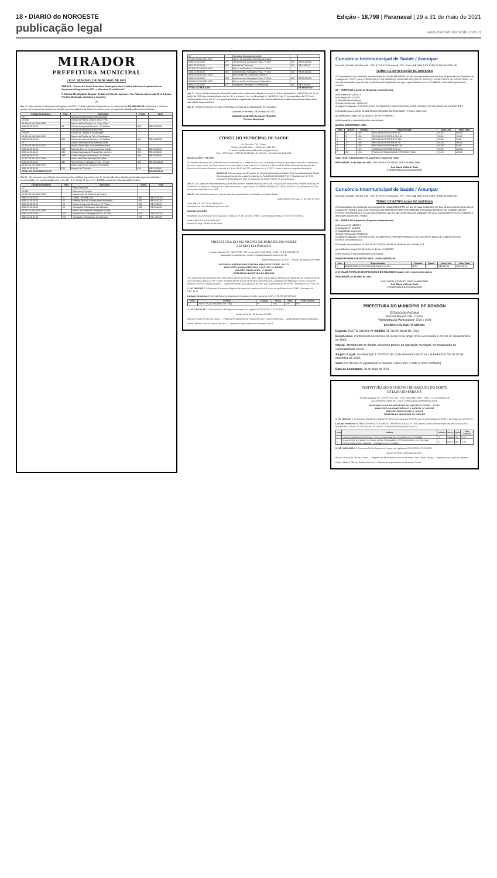18 • DIARIO do NOROESTE Edição - 18.798 | Paranavaí | 29 a 31 de maio de 2021
publicação legal
www.diariodonoroeste.com.br
MIRADOR
PREFEITURA MUNICIPAL
LEI Nº. 0524/2021, DE 28 DE MAIO DE 2021
EMENTA: "Autoriza o Poder Executivo Municipal a abrir Crédito Adicional Suplementar no Orçamento Programa de 2021, e dá outras Providências".
A Câmara Municipal de Mirador, Estado do Paraná, aprovou e Eu, Fabiano Marcos da Silva Travain, Prefeito Municipal, sanciono a seguinte:
LEI
Art. 1º - Fica aberto no Orçamento Programa de 2021, Crédito Adicional Suplementar, no valor total de R$: 884.600,00 (oitocentos e oitenta e quatro mil e seiscentos reais) para atender as necessidades do Poder Executivo, com as seguintes classificações orçamentárias:
| Código da Despesa | Red. | Descrição | Fonte | Valor |
| --- | --- | --- | --- | --- |
| O3 | | Secretaria Municipal de Administração | | |
| O3.003 | | Divisão de Planej. Urbano, Eng. e Fisc. | | |
| 03.003.04.122.0002.2008 | | Manut. da Div. Planej. Urb., Eng. e Fisc. | | |
| 3390.39.00.00.00 | 94 | Outros Serviços de Terceiros - P. Jurídica | 000 | R$ 30.000,00 |
| O4 | | Secretaria Municipal de Fazenda | | |
| O4.004 | | Divisão de Tributos e Fiscalização | | |
| 04.004.04.129.0008.2019 | | Manut. da Divisão de Trib. e Fiscalização | | |
| 3390.39.00.00.00 | 200 | Outros Serviços de Terceiros - P. Jurídica | 000 | R$ 10.000,00 |
| O5 | | Secret. Municipal de Assistência Social | | |
| 05.002.08.244.0013.2022 | | Manut. Fundo Mun. de Assistência Social | | |
| 3390.32.00.00.00 | 233 | Material, Bem ou Serviço para Distribuição | 000 | R$ 45.000,00 |
| 3390.34.00.00.00 | 235 | Outras Despesas de Pessoal Dec. de Cont. | 000 | R$ 10.000,00 |
| 3390.39.00.00.00 | 238 | Outros Serviços de Terceiros - P. Jurídica | 000 | R$ 20.000,00 |
| 07.002.10.301.0012.2038 | | Manut. do Fundo Municipal de Saúde | | |
| 3190.11.00.00.00 | 391 | Vencimentos e Vantagens Fixas - P. Civil | 000 | R$ 150.000,00 |
| 09.004.26.782.0006.2055 | | Manut. da Div. de Transporte Rodoviário | | |
| 3390.30.00.00.00 | 550 | Material de Consumo | 504 | R$ 25.000,00 |
| TOTAL DA SUPLEMENTAÇÃO | | | | R$ 884.600,00 |
Art. 2º - Os recursos necessários para abertura dos créditos que trata o art. 1º, decorrerão da anulação parcial das seguintes dotações orçamentárias em conformidade com o Art. 43º, § 1º, Inciso III, da Lei nº. 4.320/64, conforme discriminação a baixo:
| Código da Despesa | Red. | Descrição | Fonte | Valor |
| --- | --- | --- | --- | --- |
| O2 | | Poder Executivo | | |
| O2.001 | | Gabinete do Prefeito | | |
| 02.001.04.122.0002.2003 | | Manutenção do Gabinete do Prefeito | | |
| 3390.14.00.00.00 | 31 | Diárias - Pessoal Civil | 000 | R$ 10.000,00 |
| 3390.32.00.00.00 | 33 | Material, Bem ou Serviço para Distribuição | 000 | R$ 16.000,00 |
| 3390.36.00.00.00 | 35 | Outros Serviços de Terceiros - P. Física | 000 | R$ 5.000,00 |
| 3390.47.00.00.00 | 39 | Obrigações Tributárias e Contributivas | 000 | R$ 5.000,00 |
| 06.005.12.361.0010.2033 | | Manut. da Divisão de Transporte Escolar | | |
| 3190.11.00.00.00 | 353 | Vencimentos e Vantagens Fixas - P. Civil | 000 | R$ 20.000,00 |
| 3390.47.00.00.00 | 361 | Obrigações Tributárias e Contributivas | 000 | R$ 1.000,00 |
| O7 | | Secretaria Municipal de Saúde | | |
| 07.001.10.301.0012.2037 | | Manut. da Secretaria Municipal de Saúde | | |
| 3190.11.00.00.00 | 377 | Vencimentos e Vantagens Fixas - P. Civil | 303 | R$ 10.000,00 |
| 3372.30.00.00.00 | 394 | Material de Consumo | 303 | R$ 2.000,00 |
| 07.003.17.512.0012.2045 | | Manut. da Divisão de Saneamento Básico | | |
| 3190.11.00.00.00 | 452 | Vencimentos e Vantagens Fixas - P. Civil | 000 | R$ 15.000,00 |
| 08.004.23.691.0014.2049 | | Manutenção da Divisão de Comércio | | |
| 3190.11.00.00.00 | 488 | Vencimentos e Vantagens Fixas - P. Civil | 000 | R$ 10.000,00 |
| 09.004.26.782.0006.2055 | | Manut. da Div. de Transporte Rodoviário | | |
| 3390.47.00.00.00 | 557 | Obrigações Tributárias e Contributivas | 000 | R$ 3.000,00 |
| TOTAL DA REDUÇÃO | | | | R$ 884.600,00 |
Art. 3º - Fica o Poder Executivo Municipal autorizado a alterar os valores do anexo II da Lei Municipal nº. 0493/2020, de 17 de junho de 2020 em conformidade com art. 31 e o anexo V da Lei Municipal nº. 0409/2017, de 21 de novembro de 2017 em conformidade com o art. 6º, em igual importância respeitando abertura de créditos adicionais suplementares das respectivas alterações orçamentárias.
Art. 4º - Esta Lei entrará em vigor nesta data, revogando as disposições em contrário.
Gabinete do Prefeito, 28 de maio de 2021.
FABIANO MARCOS DA SILVA TRAVAIN
Prefeito Municipal
CONSELHO MUNICIPAL DE SAÚDE
Av. São João, 730 - Centro
FONE (44) 3443-1416 – FONE/FAX 3443-1121
E-mail: conselhomunicipaldesaude.sac@gmail.com
CEP – 87730-000 – SANTO ANTÔNIO DO CAIUÁ – ESTADO DO PARANÁ
RESOLUÇÃO Nº 04º/2021
O Conselho Municipal de Saúde de Santo Antônio do Caiuá, tendo em vista suas atribuições de formular estratégias, controlar a execução e fiscalizar ações, obras, serviços e recursos da saúde pública, com base na Lei Federal nº 8.142 de 28/12/1990, conforme deliberação do Plenário em Reunião Ordinária, realizada dia 26 de MAIO de 2021, conforme Ata nº 4º/2021, votou e aprovou a seguinte Resolução.
SÚMULA. Aprova a Pauta da 04ª reunião do Conselho Municipal de Saúde e Secretaria Municipal de Saúde, relacionada aprovação dos assuntos pertinentes à AUDIÊNCIA PÚBLICA do 1º Quadrimestre de 2021; Pactuações Interfederativas 2021 do município de Santo Antônio do Caiuá/Paraná;
Art. 1º. Fica aprovado conforme deliberação do Plenário do Conselho Municipal de Saúde a Pauta da 04ª reunião do Conselho Municipal de Saúde/2021 e Secretaria Municipal de saúde, relacionada a aprovação da AUDIÊNCIA PÚBLICA DA SAÚDE do 1º Quadrimestre de 2021; Pactuações Interfederativas 2021.
Art. 2º. Esta Resolução entra em vigor na data de sua publicação, produzindo seus efeitos legais.
Santo Antônio do Caiuá, 27 de Maio de 2021.
ANA PAULA DA CRUZ MARQUES
Presidente do Conselho Municipal de Saúde
HOMOLOGAÇÃO
Homologo esta Resolução, com base na Lei Federal nº 8.142, de 28/12/1990, e na Resolução Federal nº 453, de 10/05/2012.
ADRIANO CLAUDIA ROSSATO
Diretor do Dept° Municipal de Saúde
PREFEITURA DO MUNICÍPIO DE PARAÍSO DO NORTE
ESTADO DO PARANÁ
Avenida Tapejara, 88 - CEP 87.780 - 000 - Fone: (044) 3431-8000 - CNPJ: 75.476.556/0001-58
paraisodonorte.atende.net - e-mail: compras@paraisodonorte.pr.gov.br
Pregão Presencial nº 40/2021 – Sistema de Registro de Preços
RESUMO DA ATA DE REGISTRO DE PREÇOS Nº 52/2021 – ID 113
PROCESSO ADMINISTRATIVO E DIGITAL Nº 909/2021
PREGÃO PRESENCIAL Nº 40/2021
SISTEMA DE REGISTRO DE PREÇOS
Aos vinte e oito dias do mês de dois mil e vinte e um do ano de dois mil e vinte e um na sede da Prefeitura do Município de Paraíso do Norte, sito à Avenida Tapejara, nº 88, Centro, no Município de Paraíso do Norte Estado do Paraná, a Pregoeira do Município Márcia Ferratto de Oliveira Guirro sua equipe de apoio, ... registro de preços para aquisição de EPI's para os profissionais do SUAS – Prevenção da COVID-19.
1. DO OBJETO 1.1 A presente Ata tem por Registro de preços para aquisição de EPI's para os profissionais do SUAS – Prevenção da COVID-19.
Licitante Detentora: Comercial Ourizona Materiais de Construção Eireli, inscrito no CNPJ nº 21.287.627/0001-45.
| Item | Produto | Unidade | Marca | Qtde | Valor Unitário |
| --- | --- | --- | --- | --- | --- |
| 1 | Álcool 70% gel antisséptico 430 a 500g | Fr | Safra | 2.000 | 6,00 |
2. DA VIGÊNCIA 2.1 A presente Ata de Registro de Preços terá vigência de 28/05/2021 à 27/05/2022.
Paraíso do Norte, 28 de maio de 2021.
Márcia Ferratto de Oliveira Guirro — Pregoeira do Município de Paraíso do Norte Patric de Oliveira — Representante Legal da Detentora
Gestor: Monica Oliveira Santana de Jesus — Diretor do Departamento de Promoção Social
Consórcio Intermunicipal de Saúde / Amunpar
Rua Mal. Cândido Rondon, 640 - CEP 87703-370 Paranavaí - PR - Fone: (44) 3421-5100 CNPJ 73.966.913/0001-30
TERMO DE RATIFICAÇÃO DE DISPENSA
A Coordenadora do Consórcio Intermunicipal de Saúde/AMUNPAR, no uso de suas atribuições em face do processo de Dispensa de Licitação Nº 11/2021 para CONTRATAÇÃO DE EMPRESA PARA PRESTAÇÃO DE SERVIÇO DE RECARGA DE EXTINTORES, no uso das atribuições que lhe são conferidas pela legislação em vigor, especialmente a Lei nº 8.666/93 e alterações posteriores, resolve:
01 – RATIFICAR a presente Dispensa nestes termos:
a) Processo Nº: 43/2021
b) Licitação Nº: 11/2021
c) Modalidade: Dispensa
d) Data Ratificação: 28/05/2021
e) Objeto Ratificado: CONTRATAÇÃO DE EMPRESA PARA PRESTAÇÃO DE SERVIÇO DE RECARGA DE EXTINTORES
f) Dotação orçamentária: 01.001.10.302.2009.2001.33.90.30.00.00 – Fontes: 001 e 013.
g) Justificativa Legal: Art.24, inciso II, da Lei nº 8.666/93.
h) Fornecedor e Itens declarados Vencedores:
MATIAS EXTINTORES LTDA
| Item | Quant. | Unidade | Especificação | Valor Unit. | Valor Total |
| --- | --- | --- | --- | --- | --- |
| 1 | 8 | UNI | RECARGA EXTINTOR BC 6K | 45,00 | 360,00 |
| 2 | 9 | UNI | RECARGA EXTINTOR CO2 6K | 80,00 | 720,00 |
| 3 | 2 | UNI | RECARGA EXTINTOR AP 10L | 35,00 | 70,00 |
| 4 | 11 | UNI | RECARGA EXTINTOR BC 4K | 35,00 | 385,00 |
| 5 | 2 | UNI | RECARGA EXTINTOR ABC 4K | 45,00 | 90,00 |
| 6 | 7 | UNI | LAMPADA DE EMERGENCIA | 40,00 | 280,00 |
| 7 | 29 | UNI | PLACA DE SINALIZAÇÃO E ROTA DE FUGA | 15,00 | 435,00 |
Valor Total: 2.340,00 (dois mil, trezentos e quarenta reais)
PARANAVAÍ, 28 de maio de 2021. NAIR MARIA VICHIETTI DINIS:61996912968
Nair Maria Vichietti Dinis
COORDENAÇÃO CIS/AMUNPAR
Consórcio Intermunicipal de Saúde / Amunpar
Rua Mal. Cândido Rondon, 640 - CEP 87703-370 Paranavaí - PR - Fone: (44) 3421-5100 CNPJ 73.966.913/0001-30
TERMO DE RATIFICAÇÃO DE DISPENSA
A Coordenadora do Consórcio Intermunicipal de Saúde/AMUNPAR, no uso de suas atribuições em face do processo de Dispensa de Licitação Nº 12/2021 para CONTRATAÇÃO DE EMPRESA PARA REFORMA DE TELHADO POR MEIO DE COBERTURA DE ESTRUTURA METÁLICA, no uso das atribuições que lhe são conferidas pela legislação em vigor, especialmente a Lei nº 8.666/93 e alterações posteriores, resolve:
01 – RATIFICAR a presente Dispensa nestes termos:
a) Processo Nº: 44/2021
b) Licitação Nº: 12/2021
c) Modalidade: Dispensa
d) Data Ratificação: 28/05/2021
e) Objeto Ratificado: CONTRATAÇÃO DE EMPRESA PARA REFORMA DE TELHADO POR MEIO DE COBERTURA DE ESTRUTURA METÁLICA
f) Dotação orçamentária: 01.001.10.302.2009.3.3.90.39.00.00 Fonte 001 e Fonte 013.
g) Justificativa Legal: Art.24, inciso II, da Lei nº 8.666/93.
h) Fornecedor e Itens declarados Vencedores:
ROBSON FARIAS PEIXOTO CNPJ: 19.629.319/0001-09
| Item | Especificação | Unidade | Quant. | Valor Unit. | Valor Total |
| --- | --- | --- | --- | --- | --- |
| 1 | COBERTURA ESTRUTURA METÁLICA (44 M2) | SERV | 1 | R$4.900,00 | R$4.900,00 |
2. O VALOR TOTAL DA RATIFICAÇÃO É DE R$4.900,00 (quatro mil e novecentos reais).
PARANAVAÍ, 28 de maio de 2021.
NAIR MARIA VICHIETTI DINIS:61996912968
Nair Maria Vichietti Dinis
COORDENAÇÃO CIS/AMUNPAR
PREFEITURA DO MUNICÍPIO DE RONDON
ESTADO DO PARANÁ
Avenida Paraná 155 - Centro
"Administração Participativa" 2021 / 2024
EXTRATO DE PACTO SOCIAL
Espécie: PACTO SOCIAL Nº 03/2021 DE 28 DE MAIO DE 2021
Beneficiário: Confidencial nos termos do inciso III do artigo 4º da Lei Federal 8.742 de 07 de dezembro de 1993.
Objeto: atendimento no âmbito social nos termos da legislação municipal, na erradicação da vulnerabilidade social.
Amparo Legal: Lei Municipal 1.712/2014 de 16 de dezembro de 2014, Lei Federal 8.742 de 07 de dezembro de 1993.
Valor: De R$ 592,25 (quinhentos e noventa e dois reais e vinte e cinco centavos)
Data da Assinatura: 28 de Maio de 2021.
PREFEITURA DO MUNICÍPIO DE PARAÍSO DO NORTE
ESTADO DO PARANÁ
Avenida Tapejara, 88 - CEP 87.780 - 000 - Fone: (044) 3431-8000 - CNPJ: 75.476.556/0001-58
paraisodonorte.atende.net - e-mail: compras@paraisodonorte.pr.gov.br
RESUMO DA ATA DE REGISTRO DE PREÇOS Nº 51/2021 – ID 112
PROCESSO ADMINISTRATIVO E DIGITAL Nº 909/2021
PREGÃO PRESENCIAL Nº 40/2021
SISTEMA DE REGISTRO DE PREÇOS
1. DO OBJETO 1.1 A presente Ata tem por Registro de preços para aquisição de EPI's para os profissionais do SUAS – Prevenção da COVID-19.
Licitante Detentora: K MÉDICA PRODUTOS MÉDICO HOSPITALAR LTDA – ME, pessoa jurídica de direito privado, localizada na Rua Senador Souza Naves, nº 1145, Quadra 34 Lote 01 – Centro no Município de Paranavaí.
| Item | Produto | Unidade | Marca | Qtde | Valor Unitário |
| --- | --- | --- | --- | --- | --- |
| 3 | Luva de procedimento nitrílica tam. P, M e G cores variada-sem pó cartucho com 100 unidade | Cx | Nugard | 500 | 87,35 |
| 4 | Mascara tripla, com elástico, cor branca, atóxica, hipoalergênica, 100% polipropileno, com clips nasal, confeccionada no estilo retangular ... embalagem com 50 unidades | Cx | Medix | 800 | 15,85 |
2. DA VIGÊNCIA 2.1 A presente Ata de Registro de Preços terá vigência de 28/05/2021 à 27/05/2022.
Paraíso do Norte, 28 de maio de 2021.
Márcia Ferratto de Oliveira Guirro — Pregoeira do Município de Paraíso do Norte Rosa Ferreira Braga — Representante Legal da Detentora
Gestor: Monica Oliveira Santana de Jesus — Diretor do Departamento de Promoção Social